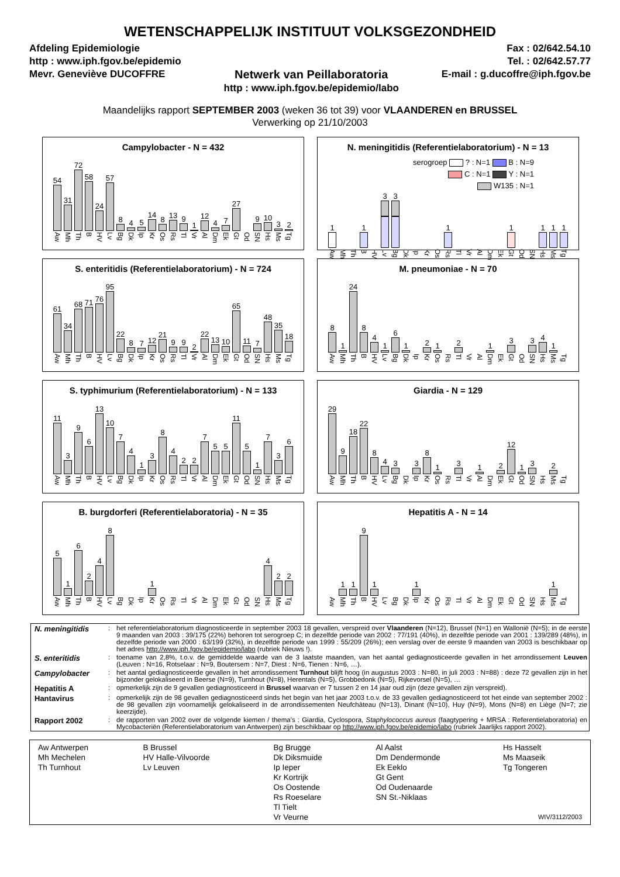WETENSCHAPPELIJK INSTITUUT VOLKSGEZONDHEID
Afdeling Epidemiologie
http : www.iph.fgov.be/epidemio
Mevr. Geneviève DUCOFFRE
Netwerk van Peillaboratoria
http : www.iph.fgov.be/epidemio/labo
Fax : 02/642.54.10
Tel. : 02/642.57.77
E-mail : g.ducoffre@iph.fgov.be
Maandelijks rapport SEPTEMBER 2003 (weken 36 tot 39) voor VLAANDEREN en BRUSSEL
Verwerking op 21/10/2003
Campylobacter - N = 432
54
Aw
31
Mh
72
Th
58
B
24
HV
57
Lv
8
Bg
4
Dk
5
Ip
14
Kr
8
Os
13
Rs
9
Tl
1
Vr
12
Al
4
Dm
7
Ek
27
Gt
Od
9
SN
10
Hs
3
Ms
2
Tg
N. meningitidis (Referentielaboratorium) - N = 13
serogroep ? : N=1 B : N=9
C : N=1 Y : N=1
W135 : N=1
1
Aw
Mh
Th
1
B
HV
3
Lv
3
Bg
Dk
Ip
Kr
Os
1
Rs
Tl
Vr
Al
Dm
Ek
1
Gt
Od
SN
1
Hs
1
Ms
1
Tg
S. enteritidis (Referentielaboratorium) - N = 724
61
Aw
34
Mh
68
Th
71
B
76
HV
95
Lv
22
Bg
8
Dk
7
Ip
12
Kr
21
Os
9
Rs
9
Tl
2
Vr
22
Al
13
Dm
10
Ek
65
Gt
11
Od
7
SN
48
Hs
35
Ms
18
Tg
M. pneumoniae - N = 70
8
Aw
1
Mh
24
Th
8
B
4
HV
1
Lv
6
Bg
1
Dk
Ip
2
Kr
1
Os
Rs
2
Tl
Vr
Al
1
Dm
Ek
3
Gt
Od
3
SN
4
Hs
1
Ms
Tg
S. typhimurium (Referentielaboratorium) - N = 133
11
Aw
3
Mh
9
Th
6
B
13
HV
10
Lv
7
Bg
4
Dk
1
Ip
3
Kr
8
Os
4
Rs
2
Tl
2
Vr
7
Al
5
Dm
5
Ek
11
Gt
5
Od
1
SN
7
Hs
3
Ms
6
Tg
Giardia - N = 129
29
Aw
9
Mh
18
Th
22
B
8
HV
4
Lv
3
Bg
Dk
3
Ip
8
Kr
1
Os
Rs
3
Tl
Vr
1
Al
Dm
2
Ek
12
Gt
1
Od
3
SN
Hs
2
Ms
Tg
B. burgdorferi (Referentielaboratoria) - N = 35
5
Aw
1
Mh
6
Th
2
B
4
HV
8
Lv
Bg
Dk
Ip
1
Kr
Os
Rs
Tl
Vr
Al
Dm
Ek
Gt
Od
SN
4
Hs
2
Ms
2
Tg
Hepatitis A - N = 14
Aw
1
Mh
1
Th
9
B
1
HV
Lv
Bg
Dk
1
Ip
Kr
Os
Rs
Tl
Vr
Al
Dm
Ek
Gt
Od
SN
Hs
1
Ms
Tg
| N. meningitidis | : | het referentielaboratorium diagnosticeerde in september 2003 18 gevallen, verspreid over Vlaanderen (N=12), Brussel (N=1) en Wallonië (N=5); in de eerste 9 maanden van 2003 : 39/175 (22%) behoren tot serogroep C; in dezelfde periode van 2002 : 77/191 (40%), in dezelfde periode van 2001 : 139/289 (48%), in dezelfde periode van 2000 : 63/199 (32%), in dezelfde periode van 1999 : 55/209 (26%); een verslag over de eerste 9 maanden van 2003 is beschikbaar op het adres http://www.iph.fgov.be/epidemio/labo (rubriek Nieuws !). |
| S. enteritidis | : | toename van 2,8%, t.o.v. de gemiddelde waarde van de 3 laatste maanden, van het aantal gediagnosticeerde gevallen in het arrondissement Leuven (Leuven : N=16, Rotselaar : N=9, Boutersem : N=7, Diest : N=6, Tienen : N=6, …). |
| Campylobacter | : | het aantal gediagnosticeerde gevallen in het arrondissement Turnhout blijft hoog (in augustus 2003 : N=80, in juli 2003 : N=88) : deze 72 gevallen zijn in het bijzonder gelokaliseerd in Beerse (N=9), Turnhout (N=8), Herentals (N=5), Grobbedonk (N=5), Rijkevorsel (N=5), … |
| Hepatitis A | : | opmerkelijk zijn de 9 gevallen gediagnosticeerd in Brussel waarvan er 7 tussen 2 en 14 jaar oud zijn (deze gevallen zijn verspreid). |
| Hantavirus | : | opmerkelijk zijn de 98 gevallen gediagnosticeerd sinds het begin van het jaar 2003 t.o.v. de 33 gevallen gediagnosticeerd tot het einde van september 2002 : de 98 gevallen zijn voornamelijk gelokaliseerd in de arrondissementen Neufchâteau (N=13), Dinant (N=10), Huy (N=9), Mons (N=8) en Liège (N=7; zie keerzijde). |
| Rapport 2002 | : | de rapporten van 2002 over de volgende kiemen / thema's : Giardia, Cyclospora, Staphylococcus aureus (faagtypering + MRSA : Referentielaboratoria) en Mycobacteriën (Referentielaboratorium van Antwerpen) zijn beschikbaar op http://www.iph.fgov.be/epidemio/labo (rubriek Jaarlijks rapport 2002). |
| Aw Antwerpen Mh Mechelen Th Turnhout | B Brussel HV Halle-Vilvoorde Lv Leuven | Bg Brugge Dk Diksmuide Ip Ieper Kr Kortrijk Os Oostende Rs Roeselare Tl Tielt Vr Veurne | Al Aalst Dm Dendermonde Ek Eeklo Gt Gent Od Oudenaarde SN St.-Niklaas | Hs Hasselt Ms Maaseik Tg Tongeren WIV/3112/2003 |